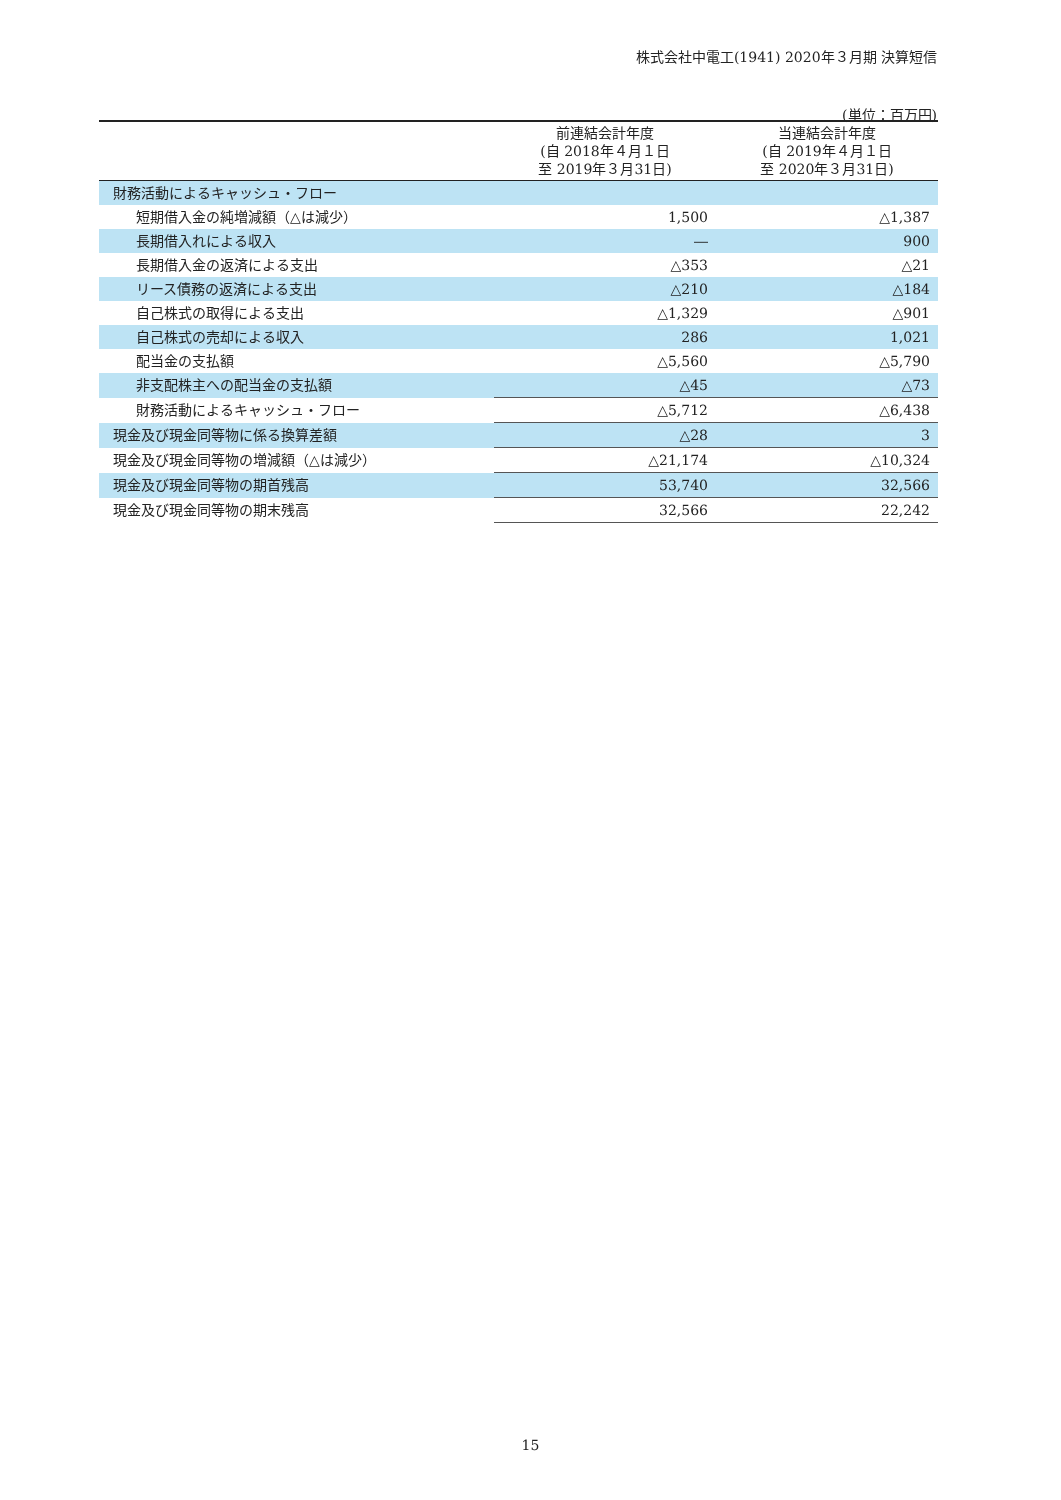株式会社中電工(1941) 2020年３月期 決算短信
(単位：百万円)
| | 前連結会計年度 (自 2018年４月１日 至 2019年３月31日) | 当連結会計年度 (自 2019年４月１日 至 2020年３月31日) |
| --- | --- | --- |
| 財務活動によるキャッシュ・フロー | | |
| 短期借入金の純増減額（△は減少） | 1,500 | △1,387 |
| 長期借入れによる収入 | ― | 900 |
| 長期借入金の返済による支出 | △353 | △21 |
| リース債務の返済による支出 | △210 | △184 |
| 自己株式の取得による支出 | △1,329 | △901 |
| 自己株式の売却による収入 | 286 | 1,021 |
| 配当金の支払額 | △5,560 | △5,790 |
| 非支配株主への配当金の支払額 | △45 | △73 |
| 財務活動によるキャッシュ・フロー | △5,712 | △6,438 |
| 現金及び現金同等物に係る換算差額 | △28 | 3 |
| 現金及び現金同等物の増減額（△は減少） | △21,174 | △10,324 |
| 現金及び現金同等物の期首残高 | 53,740 | 32,566 |
| 現金及び現金同等物の期末残高 | 32,566 | 22,242 |
15